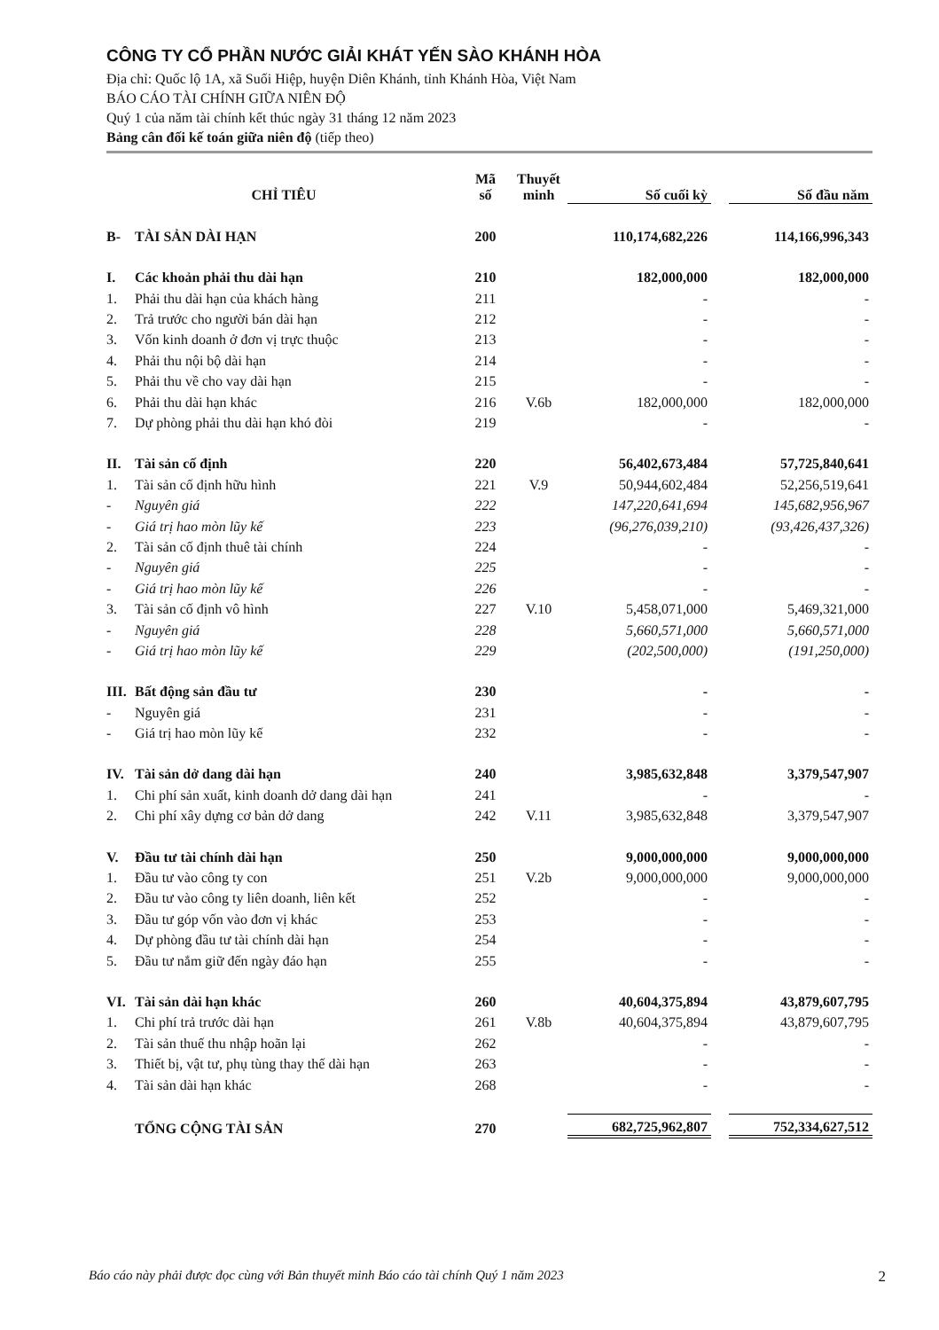CÔNG TY CỔ PHẦN NƯỚC GIẢI KHÁT YẾN SÀO KHÁNH HÒA
Địa chỉ: Quốc lộ 1A, xã Suối Hiệp, huyện Diên Khánh, tỉnh Khánh Hòa, Việt Nam
BÁO CÁO TÀI CHÍNH GIỮA NIÊN ĐỘ
Quý 1 của năm tài chính kết thúc ngày 31 tháng 12 năm 2023
Bảng cân đối kế toán giữa niên độ (tiếp theo)
| CHỈ TIÊU | | Mã số | Thuyết minh | Số cuối kỳ | | Số đầu năm |
| --- | --- | --- | --- | --- | --- | --- |
| B- | TÀI SẢN DÀI HẠN | 200 | | 110,174,682,226 | | 114,166,996,343 |
| I. | Các khoản phải thu dài hạn | 210 | | 182,000,000 | | 182,000,000 |
| 1. | Phải thu dài hạn của khách hàng | 211 | | - | | - |
| 2. | Trả trước cho người bán dài hạn | 212 | | - | | - |
| 3. | Vốn kinh doanh ở đơn vị trực thuộc | 213 | | - | | - |
| 4. | Phải thu nội bộ dài hạn | 214 | | - | | - |
| 5. | Phải thu về cho vay dài hạn | 215 | | - | | - |
| 6. | Phải thu dài hạn khác | 216 | V.6b | 182,000,000 | | 182,000,000 |
| 7. | Dự phòng phải thu dài hạn khó đòi | 219 | | - | | - |
| II. | Tài sản cố định | 220 | | 56,402,673,484 | | 57,725,840,641 |
| 1. | Tài sản cố định hữu hình | 221 | V.9 | 50,944,602,484 | | 52,256,519,641 |
| - | Nguyên giá | 222 | | 147,220,641,694 | | 145,682,956,967 |
| - | Giá trị hao mòn lũy kế | 223 | | (96,276,039,210) | | (93,426,437,326) |
| 2. | Tài sản cố định thuê tài chính | 224 | | - | | - |
| - | Nguyên giá | 225 | | - | | - |
| - | Giá trị hao mòn lũy kế | 226 | | - | | - |
| 3. | Tài sản cố định vô hình | 227 | V.10 | 5,458,071,000 | | 5,469,321,000 |
| - | Nguyên giá | 228 | | 5,660,571,000 | | 5,660,571,000 |
| - | Giá trị hao mòn lũy kế | 229 | | (202,500,000) | | (191,250,000) |
| III. | Bất động sản đầu tư | 230 | | - | | - |
| - | Nguyên giá | 231 | | - | | - |
| - | Giá trị hao mòn lũy kế | 232 | | - | | - |
| IV. | Tài sản dở dang dài hạn | 240 | | 3,985,632,848 | | 3,379,547,907 |
| 1. | Chi phí sản xuất, kinh doanh dở dang dài hạn | 241 | | - | | - |
| 2. | Chi phí xây dựng cơ bản dở dang | 242 | V.11 | 3,985,632,848 | | 3,379,547,907 |
| V. | Đầu tư tài chính dài hạn | 250 | | 9,000,000,000 | | 9,000,000,000 |
| 1. | Đầu tư vào công ty con | 251 | V.2b | 9,000,000,000 | | 9,000,000,000 |
| 2. | Đầu tư vào công ty liên doanh, liên kết | 252 | | - | | - |
| 3. | Đầu tư góp vốn vào đơn vị khác | 253 | | - | | - |
| 4. | Dự phòng đầu tư tài chính dài hạn | 254 | | - | | - |
| 5. | Đầu tư nắm giữ đến ngày đáo hạn | 255 | | - | | - |
| VI. | Tài sản dài hạn khác | 260 | | 40,604,375,894 | | 43,879,607,795 |
| 1. | Chi phí trả trước dài hạn | 261 | V.8b | 40,604,375,894 | | 43,879,607,795 |
| 2. | Tài sản thuế thu nhập hoãn lại | 262 | | - | | - |
| 3. | Thiết bị, vật tư, phụ tùng thay thế dài hạn | 263 | | - | | - |
| 4. | Tài sản dài hạn khác | 268 | | - | | - |
| | TỔNG CỘNG TÀI SẢN | 270 | | 682,725,962,807 | | 752,334,627,512 |
Báo cáo này phải được đọc cùng với Bản thuyết minh Báo cáo tài chính Quý 1 năm 2023 2